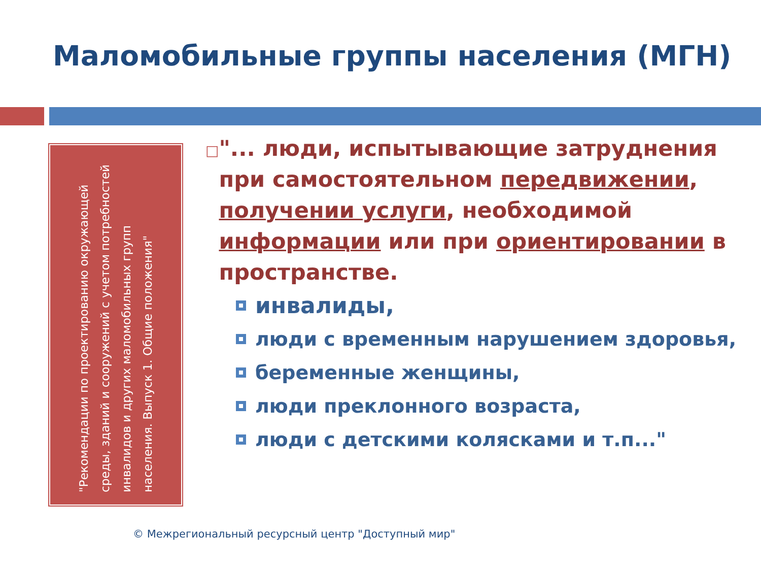Маломобильные группы населения (МГН)
"Рекомендации по проектированию окружающей среды, зданий и сооружений с учетом потребностей инвалидов и других маломобильных групп населения. Выпуск 1. Общие положения"
□
"... люди, испытывающие затруднения при самостоятельном передвижении, получении услуги, необходимой информации или при ориентировании в пространстве.
инвалиды,
люди с временным нарушением здоровья,
беременные женщины,
люди преклонного возраста,
люди с детскими колясками и т.п..."
© Межрегиональный ресурсный центр "Доступный мир"